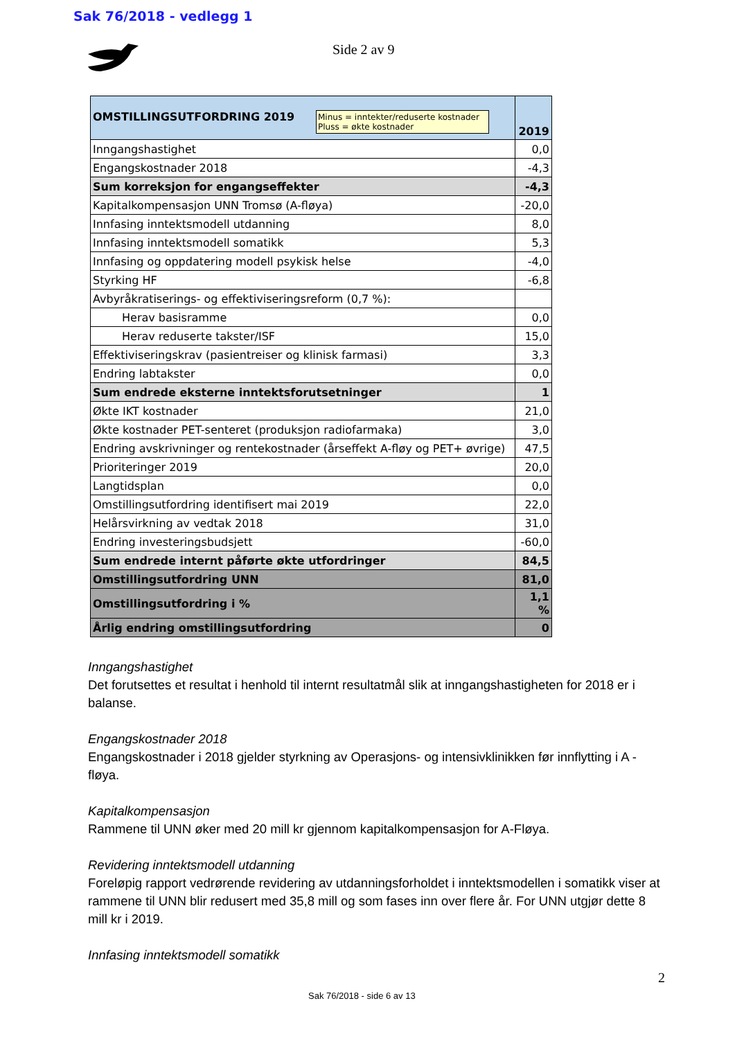Sak 76/2018 - vedlegg 1
Side 2 av 9
| Minus = inntekter/reduserte kostnader Pluss = økte kostnader OMSTILLINGSUTFORDRING 2019 | 2019 |
| Inngangshastighet | 0,0 |
| Engangskostnader 2018 | -4,3 |
| Sum korreksjon for engangseffekter | -4,3 |
| Kapitalkompensasjon UNN Tromsø (A-fløya) | -20,0 |
| Innfasing inntektsmodell utdanning | 8,0 |
| Innfasing inntektsmodell somatikk | 5,3 |
| Innfasing og oppdatering modell psykisk helse | -4,0 |
| Styrking HF | -6,8 |
| Avbyråkratiserings- og effektiviseringsreform (0,7 %): | |
| Herav basisramme | 0,0 |
| Herav reduserte takster/ISF | 15,0 |
| Effektiviseringskrav (pasientreiser og klinisk farmasi) | 3,3 |
| Endring labtakster | 0,0 |
| Sum endrede eksterne inntektsforutsetninger | 1 |
| Økte IKT kostnader | 21,0 |
| Økte kostnader PET-senteret (produksjon radiofarmaka) | 3,0 |
| Endring avskrivninger og rentekostnader (årseffekt A-fløy og PET+ øvrige) | 47,5 |
| Prioriteringer 2019 | 20,0 |
| Langtidsplan | 0,0 |
| Omstillingsutfordring identifisert mai 2019 | 22,0 |
| Helårsvirkning av vedtak 2018 | 31,0 |
| Endring investeringsbudsjett | -60,0 |
| Sum endrede internt påførte økte utfordringer | 84,5 |
| Omstillingsutfordring UNN | 81,0 |
| Omstillingsutfordring i % | 1,1 % |
| Årlig endring omstillingsutfordring | 0 |
Inngangshastighet
Det forutsettes et resultat i henhold til internt resultatmål slik at inngangshastigheten for 2018 er i balanse.
Engangskostnader 2018
Engangskostnader i 2018 gjelder styrkning av Operasjons- og intensivklinikken før innflytting i A - fløya.
Kapitalkompensasjon
Rammene til UNN øker med 20 mill kr gjennom kapitalkompensasjon for A-Fløya.
Revidering inntektsmodell utdanning
Foreløpig rapport vedrørende revidering av utdanningsforholdet i inntektsmodellen i somatikk viser at rammene til UNN blir redusert med 35,8 mill og som fases inn over flere år. For UNN utgjør dette 8 mill kr i 2019.
Innfasing inntektsmodell somatikk
2
Sak 76/2018 - side 6 av 13